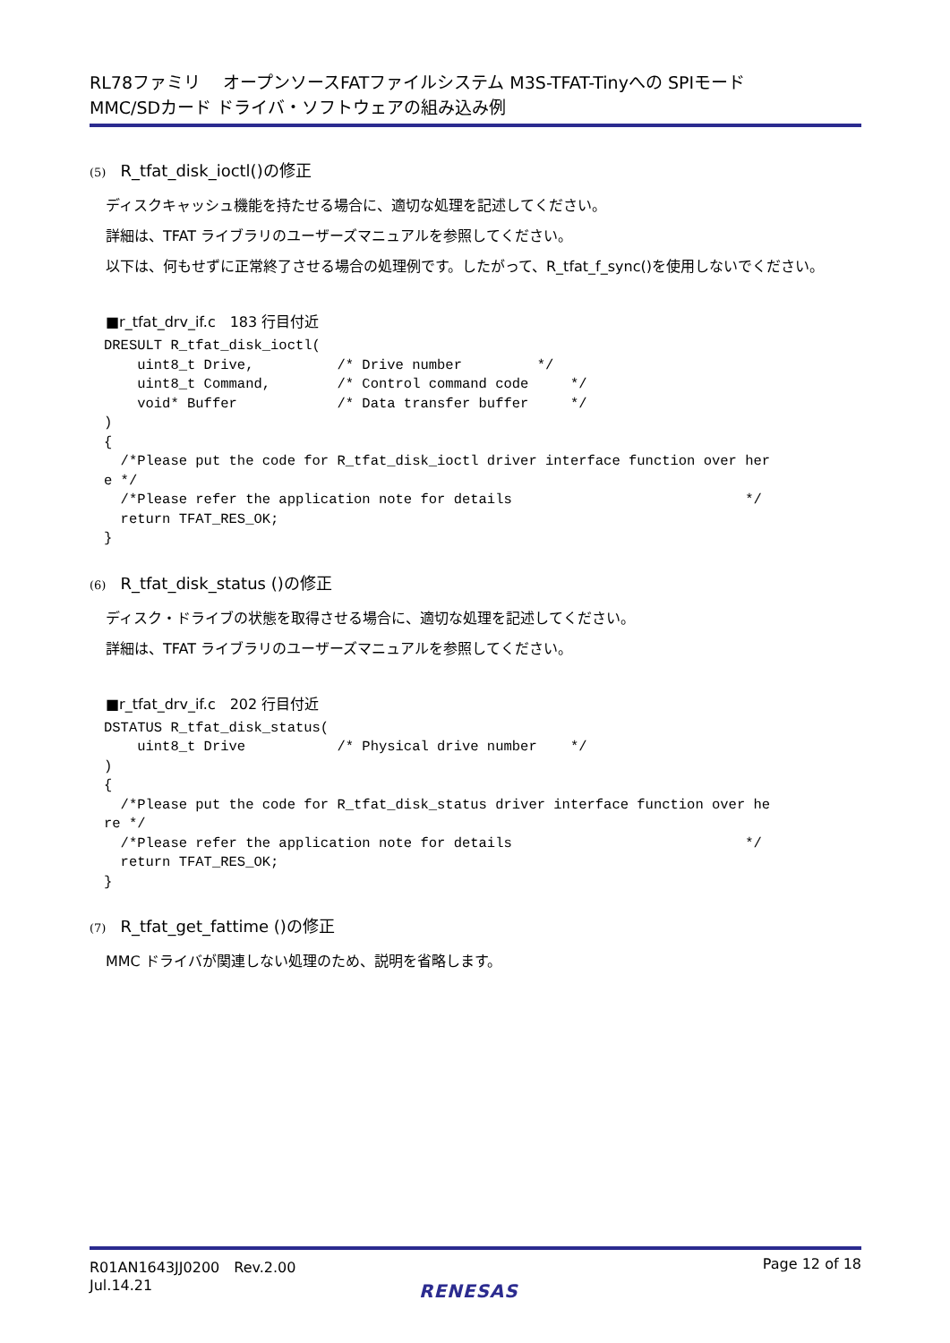RL78ファミリ　 オープンソースFATファイルシステム M3S-TFAT-Tinyへの SPIモード
MMC/SDカード ドライバ・ソフトウェアの組み込み例
(5) R_tfat_disk_ioctl()の修正
ディスクキャッシュ機能を持たせる場合に、適切な処理を記述してください。
詳細は、TFAT ライブラリのユーザーズマニュアルを参照してください。
以下は、何もせずに正常終了させる場合の処理例です。したがって、R_tfat_f_sync()を使用しないでください。
■r_tfat_drv_if.c　183 行目付近
DRESULT R_tfat_disk_ioctl(
    uint8_t Drive,          /* Drive number         */
    uint8_t Command,        /* Control command code     */
    void* Buffer            /* Data transfer buffer     */
)
{
  /*Please put the code for R_tfat_disk_ioctl driver interface function over her
e */
  /*Please refer the application note for details                            */
  return TFAT_RES_OK;
}
(6) R_tfat_disk_status ()の修正
ディスク・ドライブの状態を取得させる場合に、適切な処理を記述してください。
詳細は、TFAT ライブラリのユーザーズマニュアルを参照してください。
■r_tfat_drv_if.c　202 行目付近
DSTATUS R_tfat_disk_status(
    uint8_t Drive           /* Physical drive number    */
)
{
  /*Please put the code for R_tfat_disk_status driver interface function over he
re */
  /*Please refer the application note for details                            */
  return TFAT_RES_OK;
}
(7) R_tfat_get_fattime ()の修正
MMC ドライバが関連しない処理のため、説明を省略します。
R01AN1643JJ0200　Rev.2.00
Jul.14.21
Page 12 of 18
RENESAS